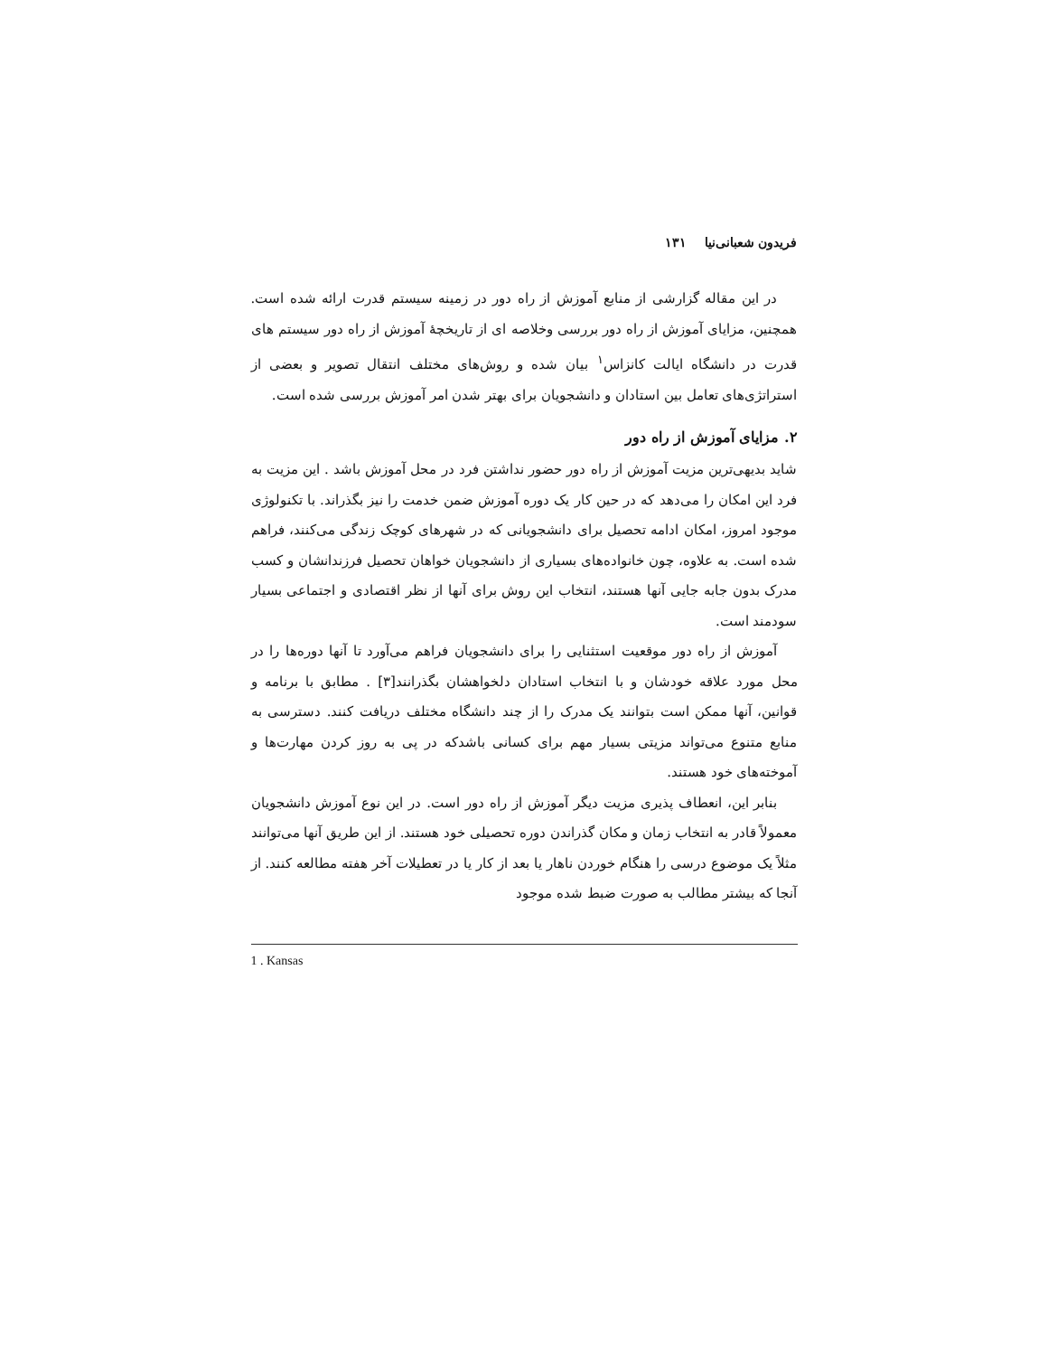فریدون شعبانی‌نیا ۱۳۱
در این مقاله گزارشی از منابع آموزش از راه دور در زمینه سیستم قدرت ارائه شده است. همچنین، مزایای آموزش از راه دور بررسی وخلاصه ای از تاریخچهٔ آموزش از راه دور سیستم های قدرت در دانشگاه ایالت کانزاس<sup>۱</sup> بیان شده و روش‌های مختلف انتقال تصویر و بعضی از استراتژی‌های تعامل بین استادان و دانشجویان برای بهتر شدن امر آموزش بررسی شده است.
۲. مزایای آموزش از راه دور
شاید بدیهی‌ترین مزیت آموزش از راه دور حضور نداشتن فرد در محل آموزش باشد . این مزیت به فرد این امکان را می‌دهد که در حین کار یک دوره آموزش ضمن خدمت را نیز بگذراند. با تکنولوژی موجود امروز، امکان ادامه تحصیل برای دانشجویانی که در شهرهای کوچک زندگی می‌کنند، فراهم شده است. به علاوه، چون خانواده‌های بسیاری از دانشجویان خواهان تحصیل فرزندانشان و کسب مدرک بدون جابه جایی آنها هستند، انتخاب این روش برای آنها از نظر اقتصادی و اجتماعی بسیار سودمند است.
آموزش از راه دور موقعیت استثنایی را برای دانشجویان فراهم می‌آورد تا آنها دوره‌ها را در محل مورد علاقه خودشان و با انتخاب استادان دلخواهشان بگذرانند[۳] . مطابق با برنامه و قوانین، آنها ممکن است بتوانند یک مدرک را از چند دانشگاه مختلف دریافت کنند. دسترسی به منابع متنوع می‌تواند مزیتی بسیار مهم برای کسانی باشدکه در پی به روز کردن مهارت‌ها و آموخته‌های خود هستند.
بنابر این، انعطاف پذیری مزیت دیگر آموزش از راه دور است. در این نوع آموزش دانشجویان معمولاً قادر به انتخاب زمان و مکان گذراندن دوره تحصیلی خود هستند. از این طریق آنها می‌توانند مثلاً یک موضوع درسی را هنگام خوردن ناهار یا بعد از کار یا در تعطیلات آخر هفته مطالعه کنند. از آنجا که بیشتر مطالب به صورت ضبط شده موجود
1 . Kansas